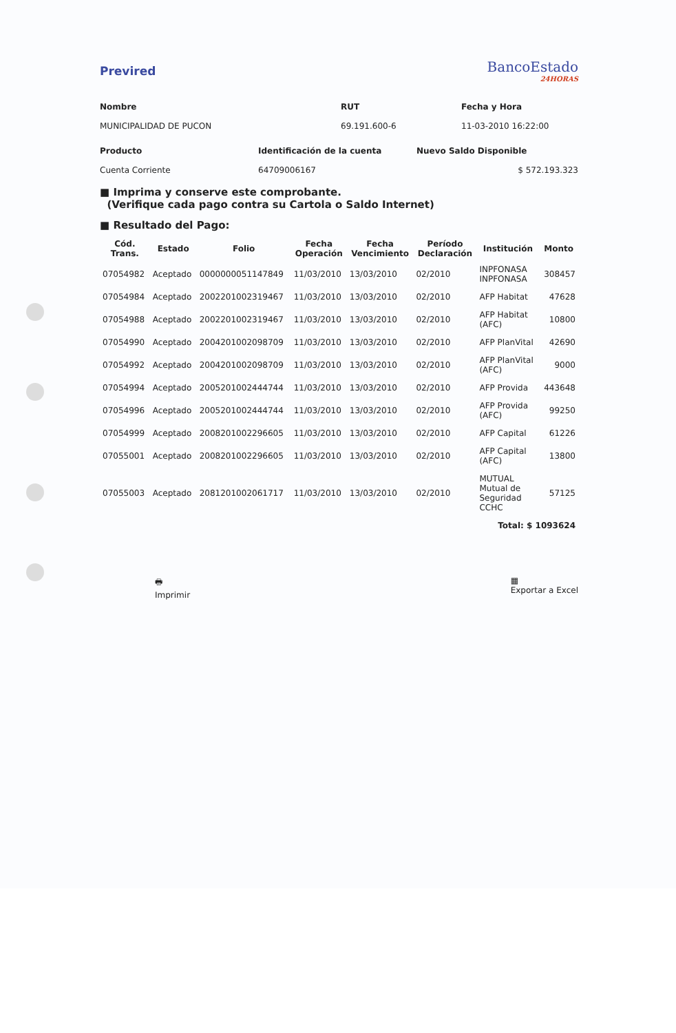Previred
BancoEstado
24HORAS
Nombre RUT Fecha y Hora
MUNICIPALIDAD DE PUCON
69.191.600-6
11-03-2010 16:22:00
Producto Identificación de la cuenta Nuevo Saldo Disponible
Cuenta Corriente
64709006167
$ 572.193.323
■ Imprima y conserve este comprobante.
(Verifique cada pago contra su Cartola o Saldo Internet)
■ Resultado del Pago:
| Cód. Trans. | Estado | Folio | Fecha Operación | Fecha Vencimiento | Período Declaración | Institución | Monto |
| --- | --- | --- | --- | --- | --- | --- | --- |
| 07054982 | Aceptado | 0000000051147849 | 11/03/2010 | 13/03/2010 | 02/2010 | INPFONASA INPFONASA | 308457 |
| 07054984 | Aceptado | 2002201002319467 | 11/03/2010 | 13/03/2010 | 02/2010 | AFP Habitat | 47628 |
| 07054988 | Aceptado | 2002201002319467 | 11/03/2010 | 13/03/2010 | 02/2010 | AFP Habitat (AFC) | 10800 |
| 07054990 | Aceptado | 2004201002098709 | 11/03/2010 | 13/03/2010 | 02/2010 | AFP PlanVital | 42690 |
| 07054992 | Aceptado | 2004201002098709 | 11/03/2010 | 13/03/2010 | 02/2010 | AFP PlanVital (AFC) | 9000 |
| 07054994 | Aceptado | 2005201002444744 | 11/03/2010 | 13/03/2010 | 02/2010 | AFP Provida | 443648 |
| 07054996 | Aceptado | 2005201002444744 | 11/03/2010 | 13/03/2010 | 02/2010 | AFP Provida (AFC) | 99250 |
| 07054999 | Aceptado | 2008201002296605 | 11/03/2010 | 13/03/2010 | 02/2010 | AFP Capital | 61226 |
| 07055001 | Aceptado | 2008201002296605 | 11/03/2010 | 13/03/2010 | 02/2010 | AFP Capital (AFC) | 13800 |
| 07055003 | Aceptado | 2081201002061717 | 11/03/2010 | 13/03/2010 | 02/2010 | MUTUAL Mutual de Seguridad CCHC | 57125 |
| Total: $ 1093624 | | | | | | | |
🖶
Imprimir
▦
Exportar a Excel